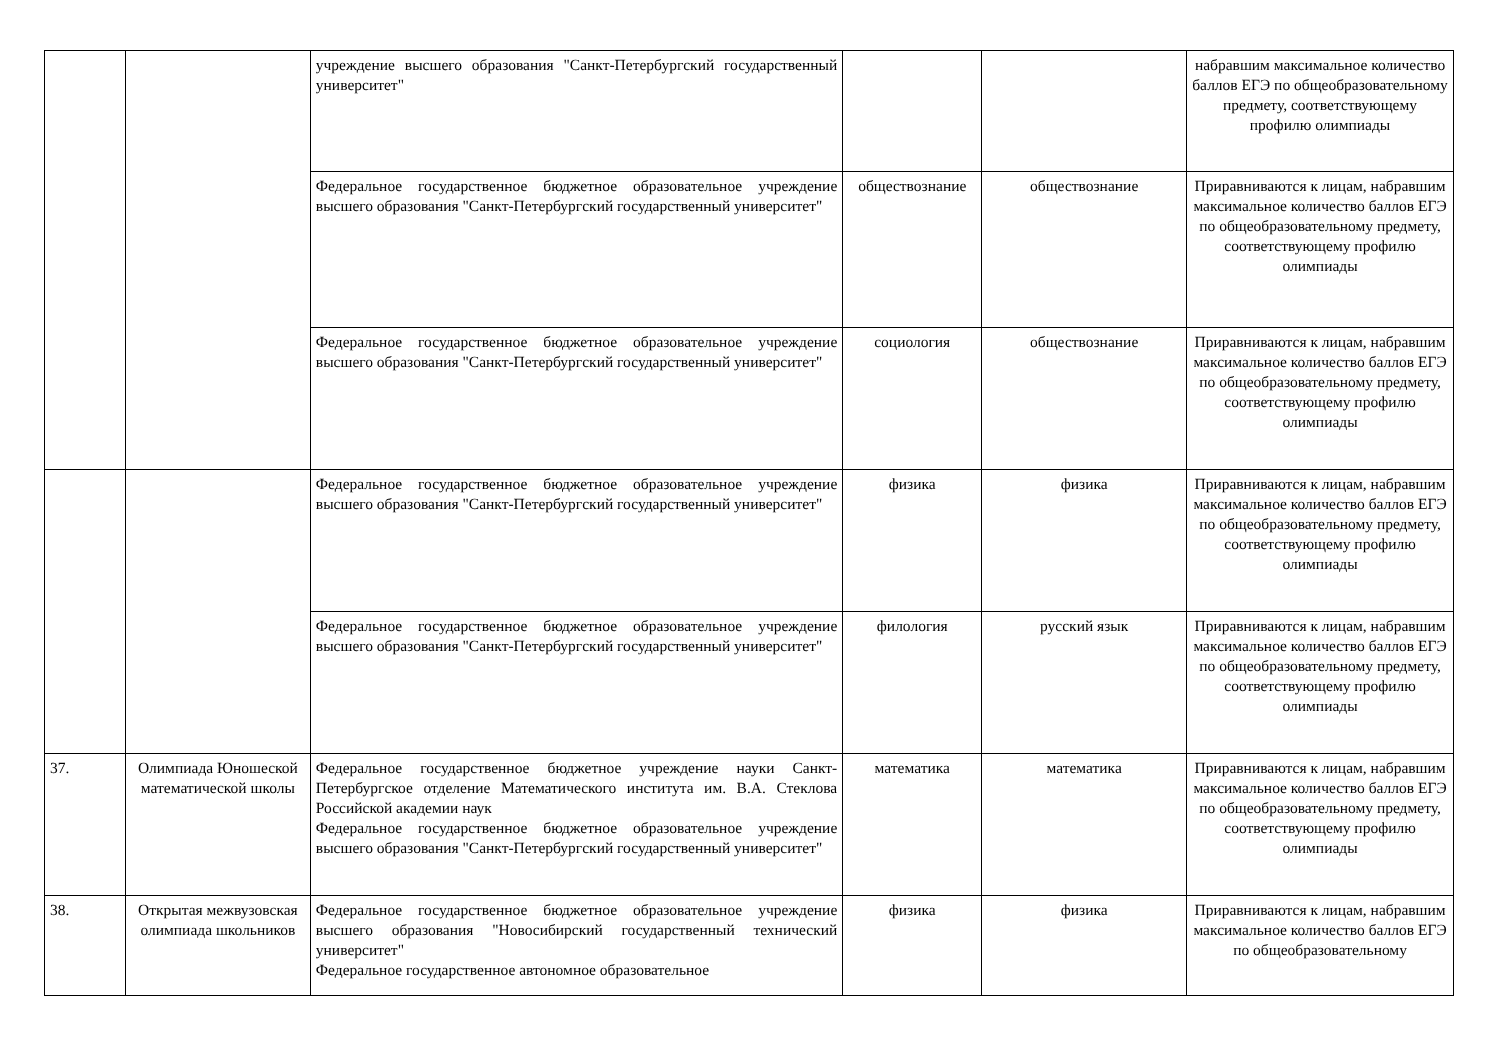| | | учреждение высшего образования "Санкт-Петербургский государственный университет" | | | набравшим максимальное количество баллов ЕГЭ по общеобразовательному предмету, соответствующему профилю олимпиады |
| | | Федеральное государственное бюджетное образовательное учреждение высшего образования "Санкт-Петербургский государственный университет" | обществознание | обществознание | Приравниваются к лицам, набравшим максимальное количество баллов ЕГЭ по общеобразовательному предмету, соответствующему профилю олимпиады |
| | | Федеральное государственное бюджетное образовательное учреждение высшего образования "Санкт-Петербургский государственный университет" | социология | обществознание | Приравниваются к лицам, набравшим максимальное количество баллов ЕГЭ по общеобразовательному предмету, соответствующему профилю олимпиады |
| | | Федеральное государственное бюджетное образовательное учреждение высшего образования "Санкт-Петербургский государственный университет" | физика | физика | Приравниваются к лицам, набравшим максимальное количество баллов ЕГЭ по общеобразовательному предмету, соответствующему профилю олимпиады |
| | | Федеральное государственное бюджетное образовательное учреждение высшего образования "Санкт-Петербургский государственный университет" | филология | русский язык | Приравниваются к лицам, набравшим максимальное количество баллов ЕГЭ по общеобразовательному предмету, соответствующему профилю олимпиады |
| 37. | Олимпиада Юношеской математической школы | Федеральное государственное бюджетное учреждение науки Санкт-Петербургское отделение Математического института им. В.А. Стеклова Российской академии наук Федеральное государственное бюджетное образовательное учреждение высшего образования "Санкт-Петербургский государственный университет" | математика | математика | Приравниваются к лицам, набравшим максимальное количество баллов ЕГЭ по общеобразовательному предмету, соответствующему профилю олимпиады |
| 38. | Открытая межвузовская олимпиада школьников | Федеральное государственное бюджетное образовательное учреждение высшего образования "Новосибирский государственный технический университет" Федеральное государственное автономное образовательное | физика | физика | Приравниваются к лицам, набравшим максимальное количество баллов ЕГЭ по общеобразовательному |